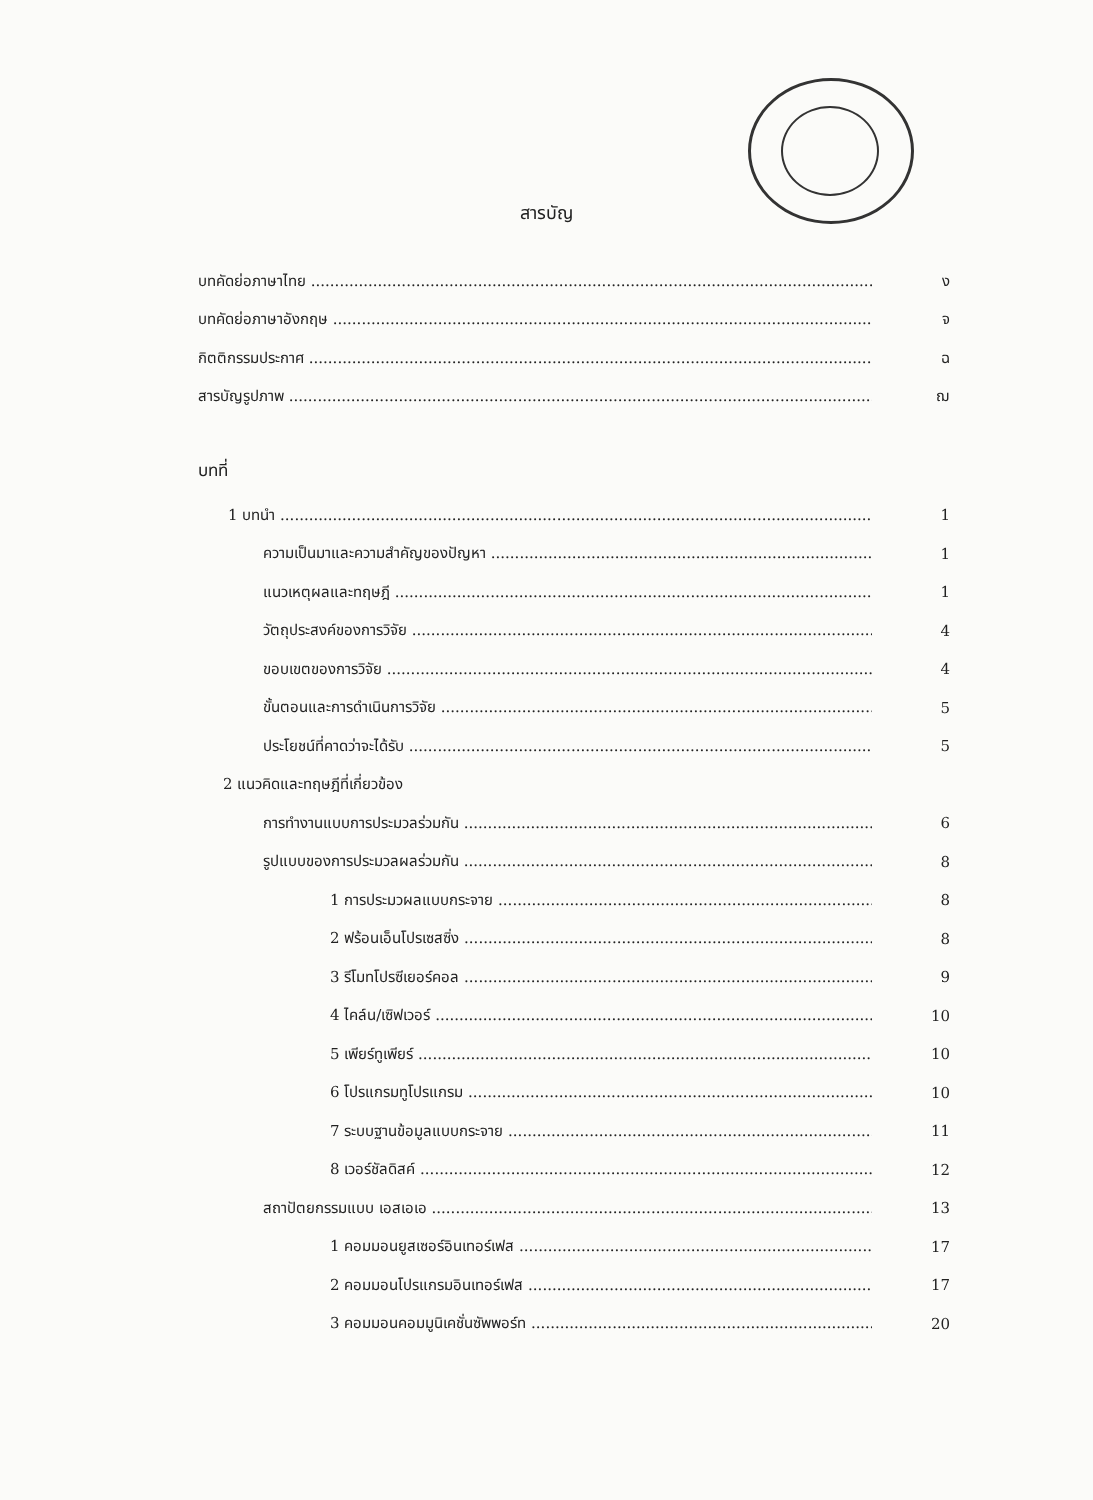สารบัญ
บทคัดย่อภาษาไทย ง
บทคัดย่อภาษาอังกฤษ จ
กิตติกรรมประกาศ ฉ
สารบัญรูปภาพ ฌ
บทที่
1 บทนำ 1
ความเป็นมาและความสำคัญของปัญหา 1
แนวเหตุผลและทฤษฎี 1
วัตถุประสงค์ของการวิจัย 4
ขอบเขตของการวิจัย 4
ขั้นตอนและการดำเนินการวิจัย 5
ประโยชน์ที่คาดว่าจะได้รับ 5
2 แนวคิดและทฤษฎีที่เกี่ยวข้อง
การทำงานแบบการประมวลร่วมกัน 6
รูปแบบของการประมวลผลร่วมกัน 8
1 การประมวผลแบบกระจาย 8
2 ฟร้อนเอ็นโปรเซสซิ่ง 8
3 รีโมทโปรซีเยอร์คอล 9
4 ไคล์น/เซิฟเวอร์ 10
5 เพียร์ทูเพียร์ 10
6 โปรแกรมทูโปรแกรม 10
7 ระบบฐานข้อมูลแบบกระจาย 11
8 เวอร์ชัลดิสค์ 12
สถาปัตยกรรมแบบ เอสเอเอ 13
1 คอมมอนยูสเซอร์อินเทอร์เฟส 17
2 คอมมอนโปรแกรมอินเทอร์เฟส 17
3 คอมมอนคอมมูนิเคชั่นซัพพอร์ท 20